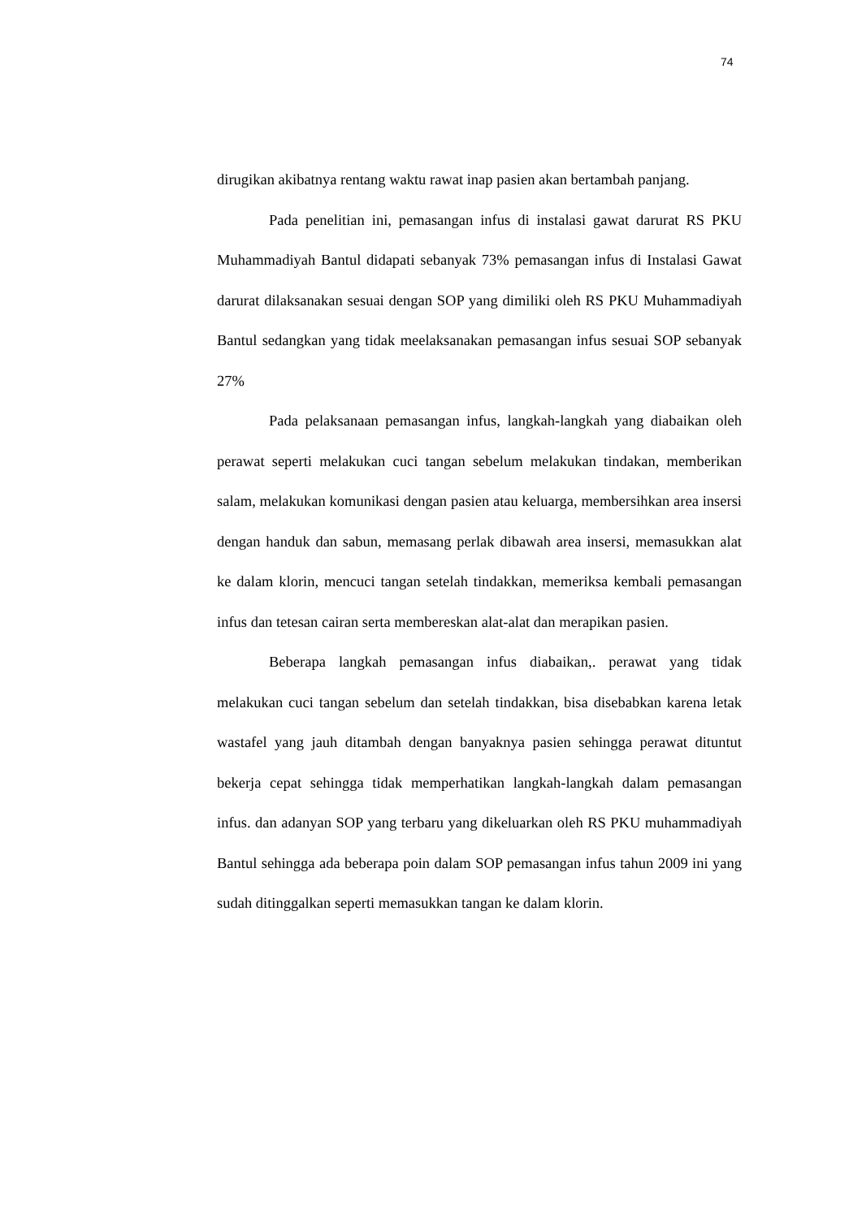74
dirugikan akibatnya rentang waktu rawat inap pasien akan bertambah panjang.
Pada penelitian ini, pemasangan infus di instalasi gawat darurat RS PKU Muhammadiyah Bantul didapati sebanyak 73% pemasangan infus di Instalasi Gawat darurat dilaksanakan sesuai dengan SOP yang dimiliki oleh RS PKU Muhammadiyah Bantul sedangkan yang tidak meelaksanakan pemasangan infus sesuai SOP sebanyak 27%
Pada pelaksanaan pemasangan infus, langkah-langkah yang diabaikan oleh perawat seperti melakukan cuci tangan sebelum melakukan tindakan, memberikan salam, melakukan komunikasi dengan pasien atau keluarga, membersihkan area insersi dengan handuk dan sabun, memasang perlak dibawah area insersi, memasukkan alat ke dalam klorin, mencuci tangan setelah tindakkan, memeriksa kembali pemasangan infus dan tetesan cairan serta membereskan alat-alat dan merapikan pasien.
Beberapa langkah pemasangan infus diabaikan,. perawat yang tidak melakukan cuci tangan sebelum dan setelah tindakkan, bisa disebabkan karena letak wastafel yang jauh ditambah dengan banyaknya pasien sehingga perawat dituntut bekerja cepat sehingga tidak memperhatikan langkah-langkah dalam pemasangan infus. dan adanyan SOP yang terbaru yang dikeluarkan oleh RS PKU muhammadiyah Bantul sehingga ada beberapa poin dalam SOP pemasangan infus tahun 2009 ini yang sudah ditinggalkan seperti memasukkan tangan ke dalam klorin.